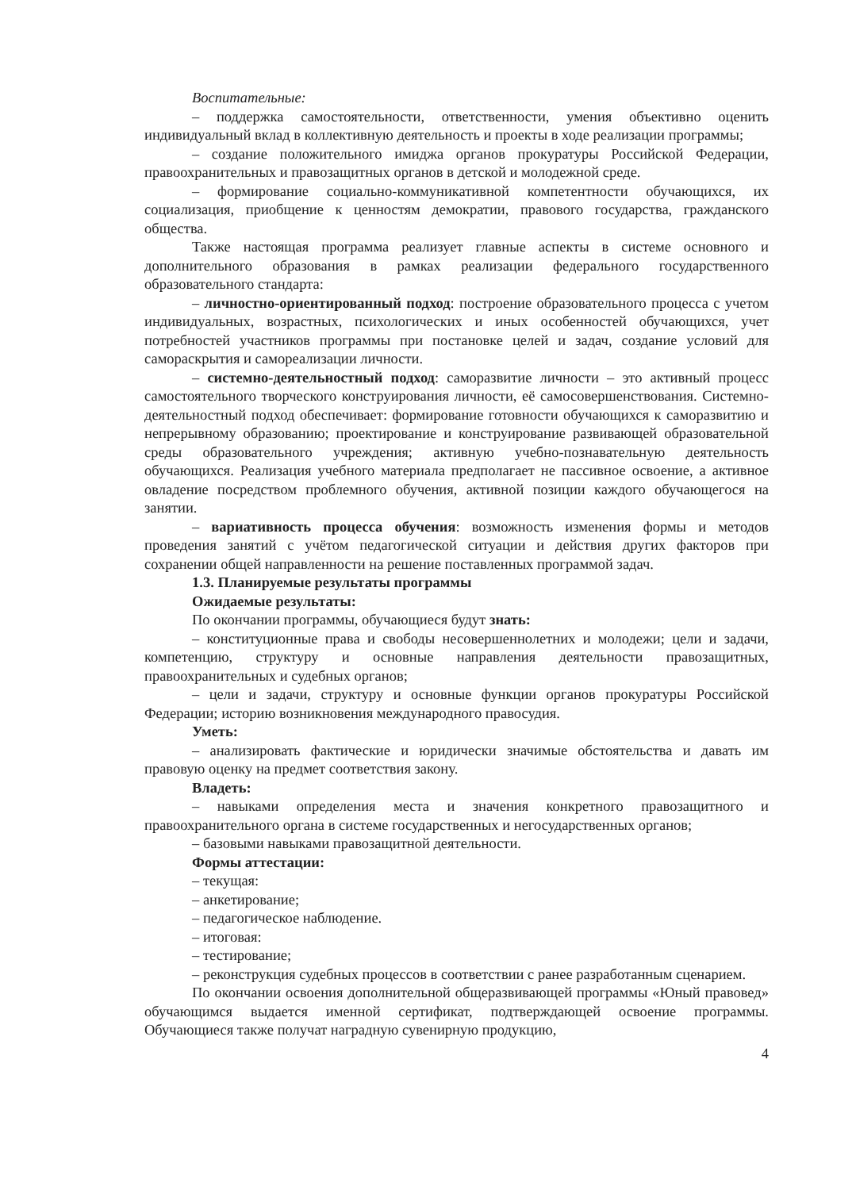Воспитательные:
– поддержка самостоятельности, ответственности, умения объективно оценить индивидуальный вклад в коллективную деятельность и проекты в ходе реализации программы;
– создание положительного имиджа органов прокуратуры Российской Федерации, правоохранительных и правозащитных органов в детской и молодежной среде.
– формирование социально-коммуникативной компетентности обучающихся, их социализация, приобщение к ценностям демократии, правового государства, гражданского общества.
Также настоящая программа реализует главные аспекты в системе основного и дополнительного образования в рамках реализации федерального государственного образовательного стандарта:
– личностно-ориентированный подход: построение образовательного процесса с учетом индивидуальных, возрастных, психологических и иных особенностей обучающихся, учет потребностей участников программы при постановке целей и задач, создание условий для самораскрытия и самореализации личности.
– системно-деятельностный подход: саморазвитие личности – это активный процесс самостоятельного творческого конструирования личности, её самосовершенствования. Системно-деятельностный подход обеспечивает: формирование готовности обучающихся к саморазвитию и непрерывному образованию; проектирование и конструирование развивающей образовательной среды образовательного учреждения; активную учебно-познавательную деятельность обучающихся. Реализация учебного материала предполагает не пассивное освоение, а активное овладение посредством проблемного обучения, активной позиции каждого обучающегося на занятии.
– вариативность процесса обучения: возможность изменения формы и методов проведения занятий с учётом педагогической ситуации и действия других факторов при сохранении общей направленности на решение поставленных программой задач.
1.3. Планируемые результаты программы
Ожидаемые результаты:
По окончании программы, обучающиеся будут знать:
– конституционные права и свободы несовершеннолетних и молодежи; цели и задачи, компетенцию, структуру и основные направления деятельности правозащитных, правоохранительных и судебных органов;
– цели и задачи, структуру и основные функции органов прокуратуры Российской Федерации; историю возникновения международного правосудия.
Уметь:
– анализировать фактические и юридически значимые обстоятельства и давать им правовую оценку на предмет соответствия закону.
Владеть:
– навыками определения места и значения конкретного правозащитного и правоохранительного органа в системе государственных и негосударственных органов;
– базовыми навыками правозащитной деятельности.
Формы аттестации:
– текущая:
– анкетирование;
– педагогическое наблюдение.
– итоговая:
– тестирование;
– реконструкция судебных процессов в соответствии с ранее разработанным сценарием.
По окончании освоения дополнительной общеразвивающей программы «Юный правовед» обучающимся выдается именной сертификат, подтверждающей освоение программы. Обучающиеся также получат наградную сувенирную продукцию,
4